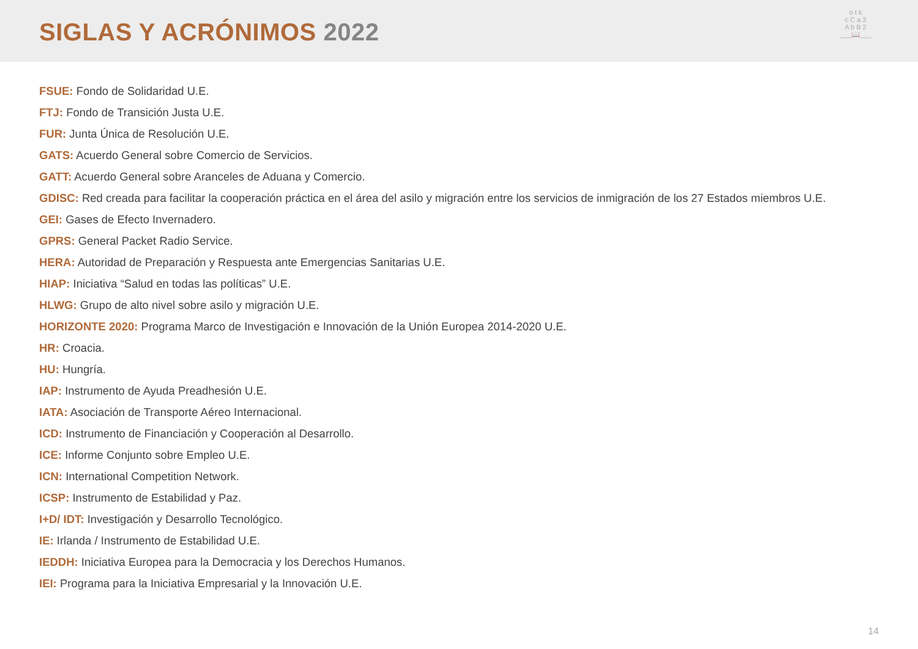SIGLAS Y ACRÓNIMOS 2022
o t k
c C a 3
A b B 2
___📖___
FSUE: Fondo de Solidaridad U.E.
FTJ: Fondo de Transición Justa U.E.
FUR: Junta Única de Resolución U.E.
GATS: Acuerdo General sobre Comercio de Servicios.
GATT: Acuerdo General sobre Aranceles de Aduana y Comercio.
GDISC: Red creada para facilitar la cooperación práctica en el área del asilo y migración entre los servicios de inmigración de los 27 Estados miembros U.E.
GEI: Gases de Efecto Invernadero.
GPRS: General Packet Radio Service.
HERA: Autoridad de Preparación y Respuesta ante Emergencias Sanitarias U.E.
HIAP: Iniciativa “Salud en todas las políticas” U.E.
HLWG: Grupo de alto nivel sobre asilo y migración U.E.
HORIZONTE 2020: Programa Marco de Investigación e Innovación de la Unión Europea 2014-2020 U.E.
HR: Croacia.
HU: Hungría.
IAP: Instrumento de Ayuda Preadhesión U.E.
IATA: Asociación de Transporte Aéreo Internacional.
ICD: Instrumento de Financiación y Cooperación al Desarrollo.
ICE: Informe Conjunto sobre Empleo U.E.
ICN: International Competition Network.
ICSP: Instrumento de Estabilidad y Paz.
I+D/ IDT: Investigación y Desarrollo Tecnológico.
IE: Irlanda / Instrumento de Estabilidad U.E.
IEDDH: Iniciativa Europea para la Democracia y los Derechos Humanos.
IEI: Programa para la Iniciativa Empresarial y la Innovación U.E.
14